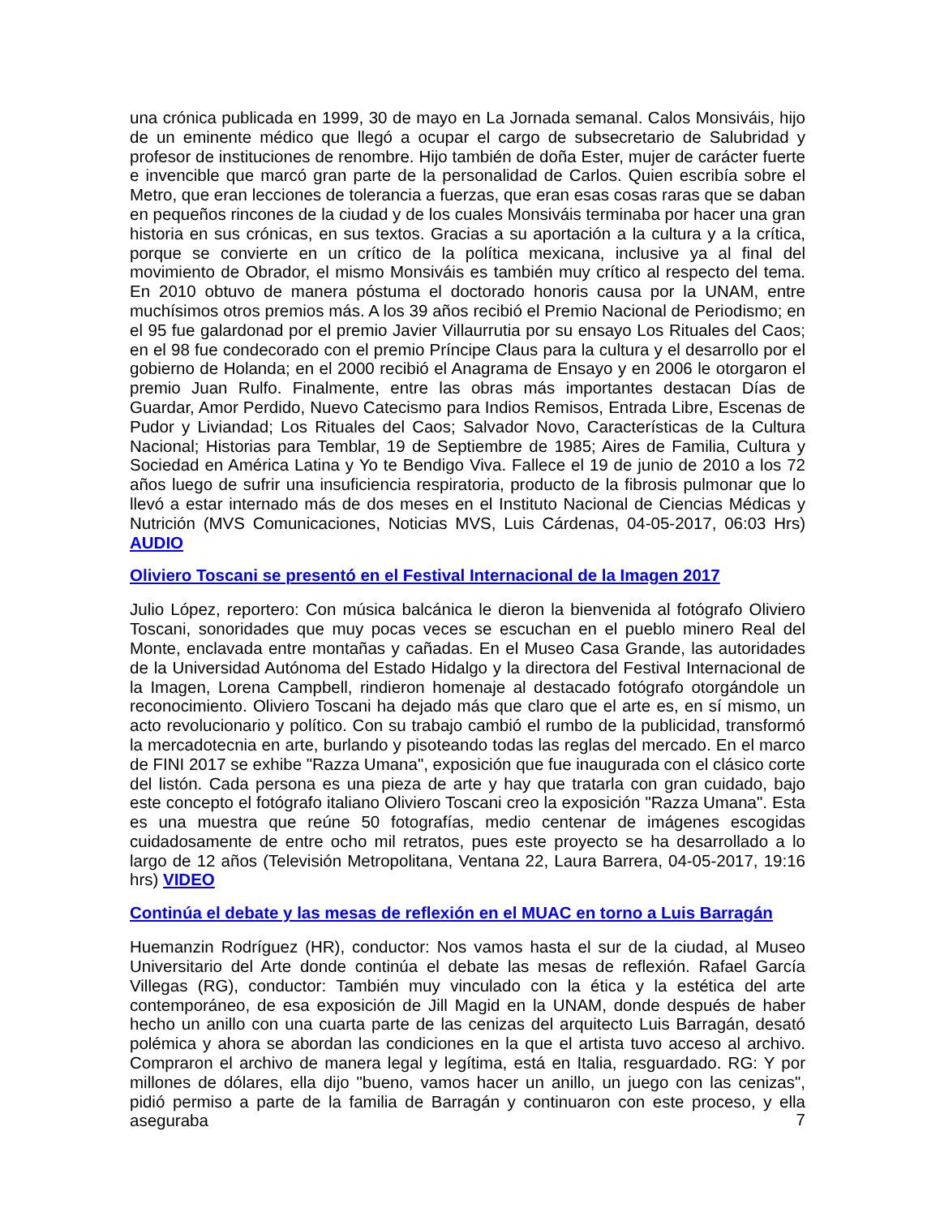una crónica publicada en 1999, 30 de mayo en La Jornada semanal. Calos Monsiváis, hijo de un eminente médico que llegó a ocupar el cargo de subsecretario de Salubridad y profesor de instituciones de renombre. Hijo también de doña Ester, mujer de carácter fuerte e invencible que marcó gran parte de la personalidad de Carlos. Quien escribía sobre el Metro, que eran lecciones de tolerancia a fuerzas, que eran esas cosas raras que se daban en pequeños rincones de la ciudad y de los cuales Monsiváis terminaba por hacer una gran historia en sus crónicas, en sus textos. Gracias a su aportación a la cultura y a la crítica, porque se convierte en un crítico de la política mexicana, inclusive ya al final del movimiento de Obrador, el mismo Monsiváis es también muy crítico al respecto del tema. En 2010 obtuvo de manera póstuma el doctorado honoris causa por la UNAM, entre muchísimos otros premios más. A los 39 años recibió el Premio Nacional de Periodismo; en el 95 fue galardonad por el premio Javier Villaurrutia por su ensayo Los Rituales del Caos; en el 98 fue condecorado con el premio Príncipe Claus para la cultura y el desarrollo por el gobierno de Holanda; en el 2000 recibió el Anagrama de Ensayo y en 2006 le otorgaron el premio Juan Rulfo. Finalmente, entre las obras más importantes destacan Días de Guardar, Amor Perdido, Nuevo Catecismo para Indios Remisos, Entrada Libre, Escenas de Pudor y Liviandad; Los Rituales del Caos; Salvador Novo, Características de la Cultura Nacional; Historias para Temblar, 19 de Septiembre de 1985; Aires de Familia, Cultura y Sociedad en América Latina y Yo te Bendigo Viva. Fallece el 19 de junio de 2010 a los 72 años luego de sufrir una insuficiencia respiratoria, producto de la fibrosis pulmonar que lo llevó a estar internado más de dos meses en el Instituto Nacional de Ciencias Médicas y Nutrición (MVS Comunicaciones, Noticias MVS, Luis Cárdenas, 04-05-2017, 06:03 Hrs) AUDIO
Oliviero Toscani se presentó en el Festival Internacional de la Imagen 2017
Julio López, reportero: Con música balcánica le dieron la bienvenida al fotógrafo Oliviero Toscani, sonoridades que muy pocas veces se escuchan en el pueblo minero Real del Monte, enclavada entre montañas y cañadas. En el Museo Casa Grande, las autoridades de la Universidad Autónoma del Estado Hidalgo y la directora del Festival Internacional de la Imagen, Lorena Campbell, rindieron homenaje al destacado fotógrafo otorgándole un reconocimiento. Oliviero Toscani ha dejado más que claro que el arte es, en sí mismo, un acto revolucionario y político. Con su trabajo cambió el rumbo de la publicidad, transformó la mercadotecnia en arte, burlando y pisoteando todas las reglas del mercado. En el marco de FINI 2017 se exhibe "Razza Umana", exposición que fue inaugurada con el clásico corte del listón. Cada persona es una pieza de arte y hay que tratarla con gran cuidado, bajo este concepto el fotógrafo italiano Oliviero Toscani creo la exposición "Razza Umana". Esta es una muestra que reúne 50 fotografías, medio centenar de imágenes escogidas cuidadosamente de entre ocho mil retratos, pues este proyecto se ha desarrollado a lo largo de 12 años (Televisión Metropolitana, Ventana 22, Laura Barrera, 04-05-2017, 19:16 hrs) VIDEO
Continúa el debate y las mesas de reflexión en el MUAC en torno a Luis Barragán
Huemanzin Rodríguez (HR), conductor: Nos vamos hasta el sur de la ciudad, al Museo Universitario del Arte donde continúa el debate las mesas de reflexión. Rafael García Villegas (RG), conductor: También muy vinculado con la ética y la estética del arte contemporáneo, de esa exposición de Jill Magid en la UNAM, donde después de haber hecho un anillo con una cuarta parte de las cenizas del arquitecto Luis Barragán, desató polémica y ahora se abordan las condiciones en la que el artista tuvo acceso al archivo. Compraron el archivo de manera legal y legítima, está en Italia, resguardado. RG: Y por millones de dólares, ella dijo "bueno, vamos hacer un anillo, un juego con las cenizas", pidió permiso a parte de la familia de Barragán y continuaron con este proceso, y ella aseguraba
7